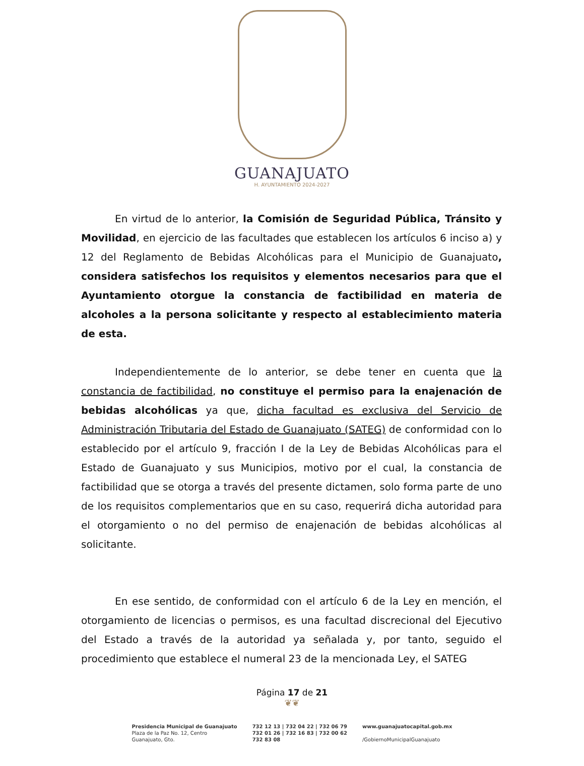GUANAJUATO
H. AYUNTAMIENTO 2024-2027
En virtud de lo anterior, la Comisión de Seguridad Pública, Tránsito y Movilidad, en ejercicio de las facultades que establecen los artículos 6 inciso a) y 12 del Reglamento de Bebidas Alcohólicas para el Municipio de Guanajuato, considera satisfechos los requisitos y elementos necesarios para que el Ayuntamiento otorgue la constancia de factibilidad en materia de alcoholes a la persona solicitante y respecto al establecimiento materia de esta.
Independientemente de lo anterior, se debe tener en cuenta que la constancia de factibilidad, no constituye el permiso para la enajenación de bebidas alcohólicas ya que, dicha facultad es exclusiva del Servicio de Administración Tributaria del Estado de Guanajuato (SATEG) de conformidad con lo establecido por el artículo 9, fracción I de la Ley de Bebidas Alcohólicas para el Estado de Guanajuato y sus Municipios, motivo por el cual, la constancia de factibilidad que se otorga a través del presente dictamen, solo forma parte de uno de los requisitos complementarios que en su caso, requerirá dicha autoridad para el otorgamiento o no del permiso de enajenación de bebidas alcohólicas al solicitante.
En ese sentido, de conformidad con el artículo 6 de la Ley en mención, el otorgamiento de licencias o permisos, es una facultad discrecional del Ejecutivo del Estado a través de la autoridad ya señalada y, por tanto, seguido el procedimiento que establece el numeral 23 de la mencionada Ley, el SATEG
Página 17 de 21
❦❦
Presidencia Municipal de Guanajuato
Plaza de la Paz No. 12, Centro
Guanajuato, Gto.
732 12 13 | 732 04 22 | 732 06 79
732 01 26 | 732 16 83 | 732 00 62
732 83 08
www.guanajuatocapital.gob.mx
/GobiernoMunicipalGuanajuato